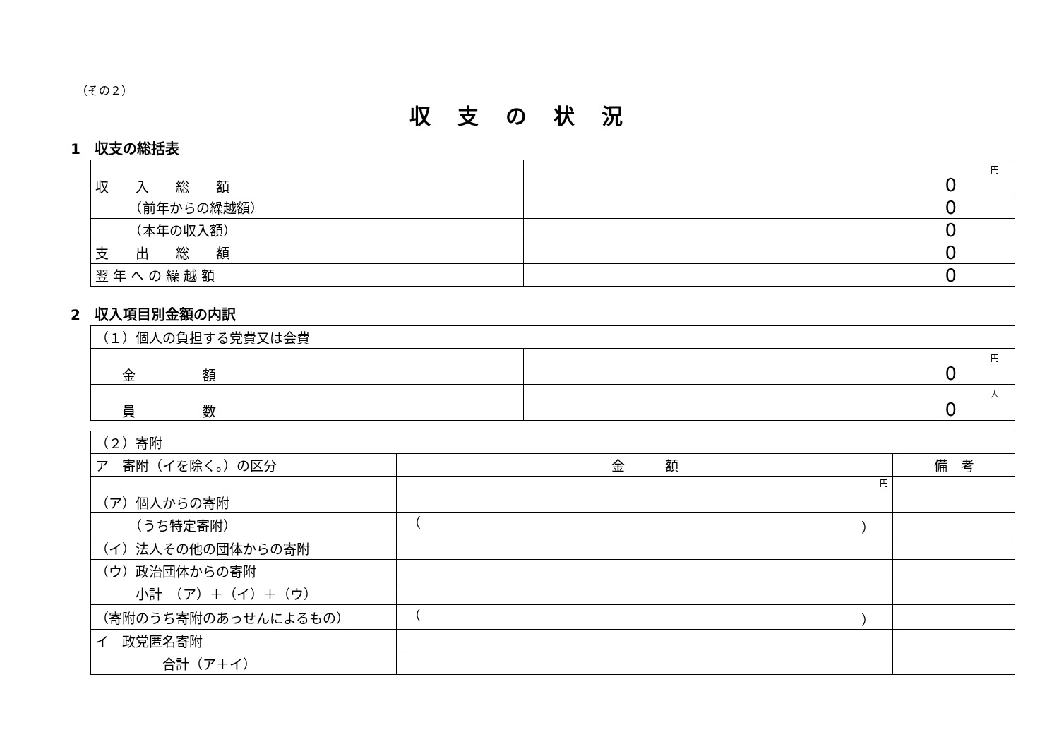（その２）
収支の状況
1　収支の総括表
| 収 入 総 額 | 円 0 |
| （前年からの繰越額） | 0 |
| （本年の収入額） | 0 |
| 支 出 総 額 | 0 |
| 翌 年 へ の 繰 越 額 | 0 |
2　収入項目別金額の内訳
| （１）個人の負担する党費又は会費 | |
| 金 額 | 円 0 |
| 員 数 | 人 0 |
| （２）寄附 | | |
| ア 寄附（イを除く。）の区分 | 金 額 | 備 考 |
| （ア）個人からの寄附 | 円 | |
| （うち特定寄附） | （ ） | |
| （イ）法人その他の団体からの寄附 | | |
| （ウ）政治団体からの寄附 | | |
| 小計 （ア）＋（イ）＋（ウ） | | |
| （寄附のうち寄附のあっせんによるもの） | （ ） | |
| イ 政党匿名寄附 | | |
| 合計（ア＋イ） | | |